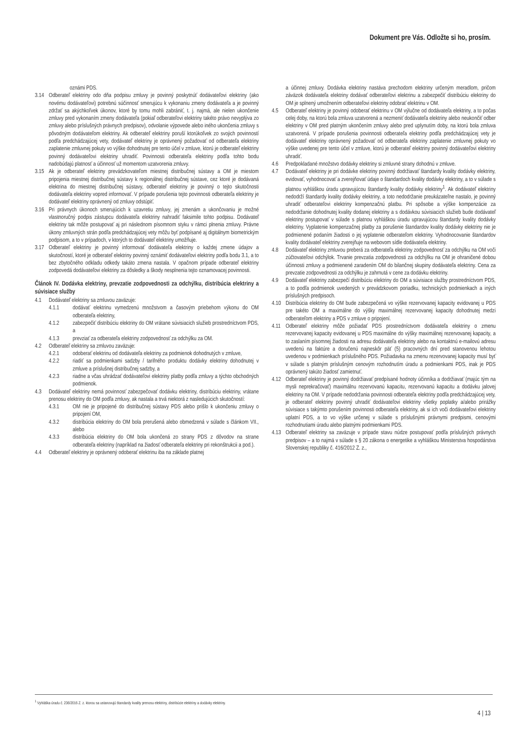Dokument pre Vás. Odložte si ho, prosím.
oznámi PDS.
3.14 Odberateľ elektriny odo dňa podpisu zmluvy je povinný poskytnúť dodávateľovi elektriny (ako novému dodávateľovi) potrebnú súčinnosť smerujúcu k vykonaniu zmeny dodávateľa a je povinný zdržať sa akýchkoľvek úkonov, ktoré by tomu mohli zabrániť, t. j. najmä, ale nielen ukončenie zmluvy pred vykonaním zmeny dodávateľa (pokiaľ odberateľovi elektriny takéto právo nevyplýva zo zmluvy alebo príslušných právnych predpisov), odvolanie výpovede alebo iného ukončenia zmluvy s pôvodným dodávateľom elektriny. Ak odberateľ elektriny poruší ktorúkoľvek zo svojich povinností podľa predchádzajúcej vety, dodávateľ elektriny je oprávnený požadovať od odberateľa elektriny zaplatenie zmluvnej pokuty vo výške dohodnutej pre tento účel v zmluve, ktorú je odberateľ elektriny povinný dodávateľovi elektriny uhradiť. Povinnosti odberateľa elektriny podľa tohto bodu nadobúdajú platnosť a účinnosť už momentom uzatvorenia zmluvy.
3.15 Ak je odberateľ elektriny prevádzkovateľom miestnej distribučnej sústavy a OM je miestom pripojenia miestnej distribučnej sústavy k regionálnej distribučnej sústave, cez ktoré je dodávaná elektrina do miestnej distribučnej sústavy, odberateľ elektriny je povinný o tejto skutočnosti dodávateľa elektriny vopred informovať. V prípade porušenia tejto povinnosti odberateľa elektriny je dodávateľ elektriny oprávnený od zmluvy odstúpiť.
3.16 Pri právnych úkonoch smerujúcich k uzavretiu zmluvy, jej zmenám a ukončovaniu je možné vlastnoručný podpis zástupcu dodávateľa elektriny nahradiť faksimile tohto podpisu. Dodávateľ elektriny tak môže postupovať aj pri následnom písomnom styku v rámci plnenia zmluvy. Právne úkony zmluvných strán podľa predchádzajúcej vety môžu byť podpísané aj digitálnym biometrickým podpisom, a to v prípadoch, v ktorých to dodávateľ elektriny umožňuje.
3.17 Odberateľ elektriny je povinný informovať dodávateľa elektriny o každej zmene údajov a skutočností, ktoré je odberateľ elektriny povinný oznámiť dodávateľovi elektriny podľa bodu 3.1, a to bez zbytočného odkladu odkedy takáto zmena nastala. V opačnom prípade odberateľ elektriny zodpovedá dodávateľovi elektriny za dôsledky a škody nesplnenia tejto oznamovacej povinnosti.
Článok IV. Dodávka elektriny, prevzatie zodpovednosti za odchýlku, distribúcia elektriny a súvisiace služby
4.1 Dodávateľ elektriny sa zmluvou zaväzuje:
4.1.1 dodávať elektrinu vymedzenú množstvom a časovým priebehom výkonu do OM odberateľa elektriny,
4.1.2 zabezpečiť distribúciu elektriny do OM vrátane súvisiacich služieb prostredníctvom PDS, a
4.1.3 prevziať za odberateľa elektriny zodpovednosť za odchýlku za OM.
4.2 Odberateľ elektriny sa zmluvou zaväzuje:
4.2.1 odoberať elektrinu od dodávateľa elektriny za podmienok dohodnutých v zmluve,
4.2.2 riadiť sa podmienkami sadzby / tarifného produktu dodávky elektriny dohodnutej v zmluve a príslušnej distribučnej sadzby, a
4.2.3 riadne a včas uhrádzať dodávateľovi elektriny platby podľa zmluvy a týchto obchodných podmienok.
4.3 Dodávateľ elektriny nemá povinnosť zabezpečovať dodávku elektriny, distribúciu elektriny, vrátane prenosu elektriny do OM podľa zmluvy, ak nastala a trvá niektorá z nasledujúcich skutočností:
4.3.1 OM nie je pripojené do distribučnej sústavy PDS alebo prišlo k ukončeniu zmluvy o pripojení OM,
4.3.2 distribúcia elektriny do OM bola prerušená alebo obmedzená v súlade s článkom VII., alebo
4.3.3 distribúcia elektriny do OM bola ukončená zo strany PDS z dôvodov na strane odberateľa elektriny (napríklad na žiadosť odberateľa elektriny pri rekonštrukcii a pod.).
4.4 Odberateľ elektriny je oprávnený odoberať elektrinu iba na základe platnej
a účinnej zmluvy. Dodávka elektriny nastáva prechodom elektriny určeným meradlom, pričom záväzok dodávateľa elektriny dodávať odberateľovi elektrinu a zabezpečiť distribúciu elektriny do OM je splnený umožnením odberateľovi elektriny odobrať elektrinu v OM.
4.5 Odberateľ elektriny je povinný odoberať elektrinu v OM výlučne od dodávateľa elektriny, a to počas celej doby, na ktorú bola zmluva uzatvorená a nezmeniť dodávateľa elektriny alebo neukončiť odber elektriny v OM pred platným ukončením zmluvy alebo pred uplynutím doby, na ktorú bola zmluva uzatvorená. V prípade porušenia povinnosti odberateľa elektriny podľa predchádzajúcej vety je dodávateľ elektriny oprávnený požadovať od odberateľa elektriny zaplatenie zmluvnej pokuty vo výške uvedenej pre tento účel v zmluve, ktorú je odberateľ elektriny povinný dodávateľovi elektriny uhradiť.
4.6 Predpokladané množstvo dodávky elektriny si zmluvné strany dohodnú v zmluve.
4.7 Dodávateľ elektriny je pri dodávke elektriny povinný dodržiavať štandardy kvality dodávky elektriny, evidovať, vyhodnocovať a zverejňovať údaje o štandardoch kvality dodávky elektriny, a to v súlade s platnou vyhláškou úradu upravujúcou štandardy kvality dodávky elektriny<sup>1</sup>. Ak dodávateľ elektriny nedodrží štandardy kvality dodávky elektriny, a toto nedodržanie preukázateľne nastalo, je povinný uhradiť odberateľovi elektriny kompenzačnú platbu. Pri spôsobe a výške kompenzácie za nedodržanie dohodnutej kvality dodanej elektriny a s dodávkou súvisiacich služieb bude dodávateľ elektriny postupovať v súlade s platnou vyhláškou úradu upravujúcou štandardy kvality dodávky elektriny. Vyplatenie kompenzačnej platby za porušenie štandardov kvality dodávky elektriny nie je podmienené podaním žiadosti o jej vyplatenie odberateľom elektriny. Vyhodnocovanie štandardov kvality dodávateľ elektriny zverejňuje na webovom sídle dodávateľa elektriny.
4.8 Dodávateľ elektriny zmluvou preberá za odberateľa elektriny zodpovednosť za odchýlku na OM voči zúčtovateľovi odchýlok. Trvanie prevzatia zodpovednosti za odchýlku na OM je ohraničené dobou účinnosti zmluvy a podmienené zaradením OM do bilančnej skupiny dodávateľa elektriny. Cena za prevzatie zodpovednosti za odchýlku je zahrnutá v cene za dodávku elektriny.
4.9 Dodávateľ elektriny zabezpečí distribúciu elektriny do OM a súvisiace služby prostredníctvom PDS, a to podľa podmienok uvedených v prevádzkovom poriadku, technických podmienkach a iných príslušných predpisoch.
4.10 Distribúcia elektriny do OM bude zabezpečená vo výške rezervovanej kapacity evidovanej u PDS pre takéto OM a maximálne do výšky maximálnej rezervovanej kapacity dohodnutej medzi odberateľom elektriny a PDS v zmluve o pripojení.
4.11 Odberateľ elektriny môže požiadať PDS prostredníctvom dodávateľa elektriny o zmenu rezervovanej kapacity evidovanej u PDS maximálne do výšky maximálnej rezervovanej kapacity, a to zaslaním písomnej žiadosti na adresu dodávateľa elektriny alebo na kontaktnú e-mailovú adresu uvedenú na faktúre a doručenú najneskôr päť (5) pracovných dní pred stanovenou lehotou uvedenou v podmienkach príslušného PDS. Požiadavka na zmenu rezervovanej kapacity musí byť v súlade s platným príslušným cenovým rozhodnutím úradu a podmienkami PDS, inak je PDS oprávnený takúto žiadosť zamietnuť.
4.12 Odberateľ elektriny je povinný dodržiavať predpísané hodnoty účinníka a dodržiavať (majúc tým na mysli neprekračovať) maximálnu rezervovanú kapacitu, rezervovanú kapacitu a dodávku jalovej elektriny na OM. V prípade nedodržania povinnosti odberateľa elektriny podľa predchádzajúcej vety, je odberateľ elektriny povinný uhradiť dodávateľovi elektriny všetky poplatky a/alebo prirážky súvisiace s takýmto porušením povinnosti odberateľa elektriny, ak si ich voči dodávateľovi elektriny uplatní PDS, a to vo výške určenej v súlade s príslušnými právnymi predpismi, cenovými rozhodnutiami úradu alebo platnými podmienkami PDS.
4.13 Odberateľ elektriny sa zaväzuje v prípade stavu núdze postupovať podľa príslušných právnych predpisov – a to najmä v súlade s § 20 zákona o energetike a vyhláškou Ministerstva hospodárstva Slovenskej republiky č. 416/2012 Z. z.,
<sup>1</sup> Vyhláška úradu č. 236/2016 Z. z. ktorou sa ustanovujú štandardy kvality prenosu elektriny, distribúcie elektriny a dodávky elektriny.
4 | 13